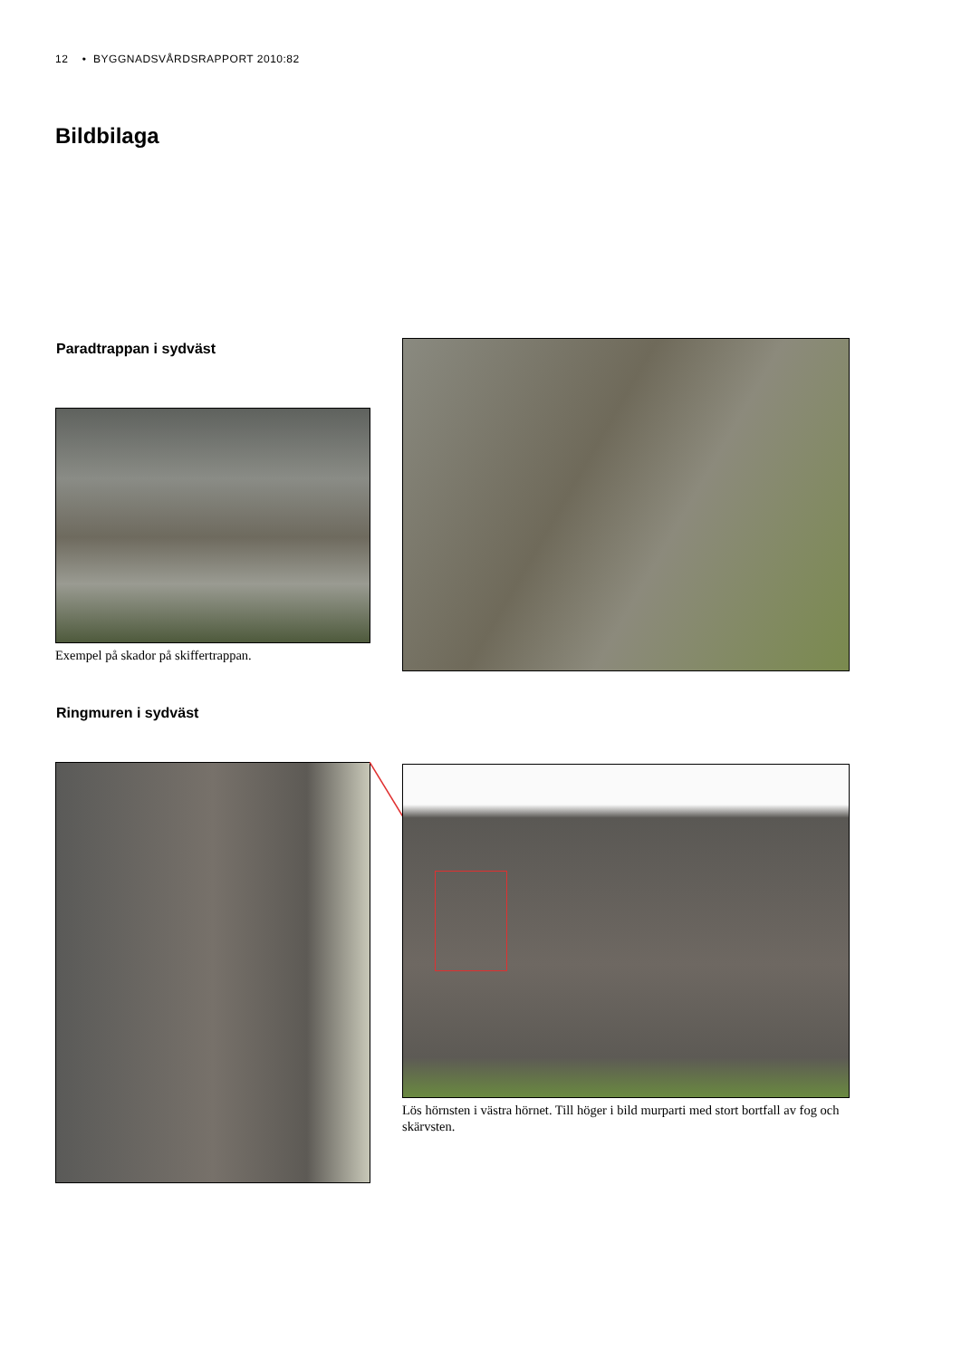12 • BYGGNADSVÅRDSRAPPORT 2010:82
Bildbilaga
Paradtrappan i sydväst
Exempel på skador på skiffertrappan.
Ringmuren i sydväst
Lös hörnsten i västra hörnet. Till höger i bild murparti med stort bortfall av fog och skärvsten.